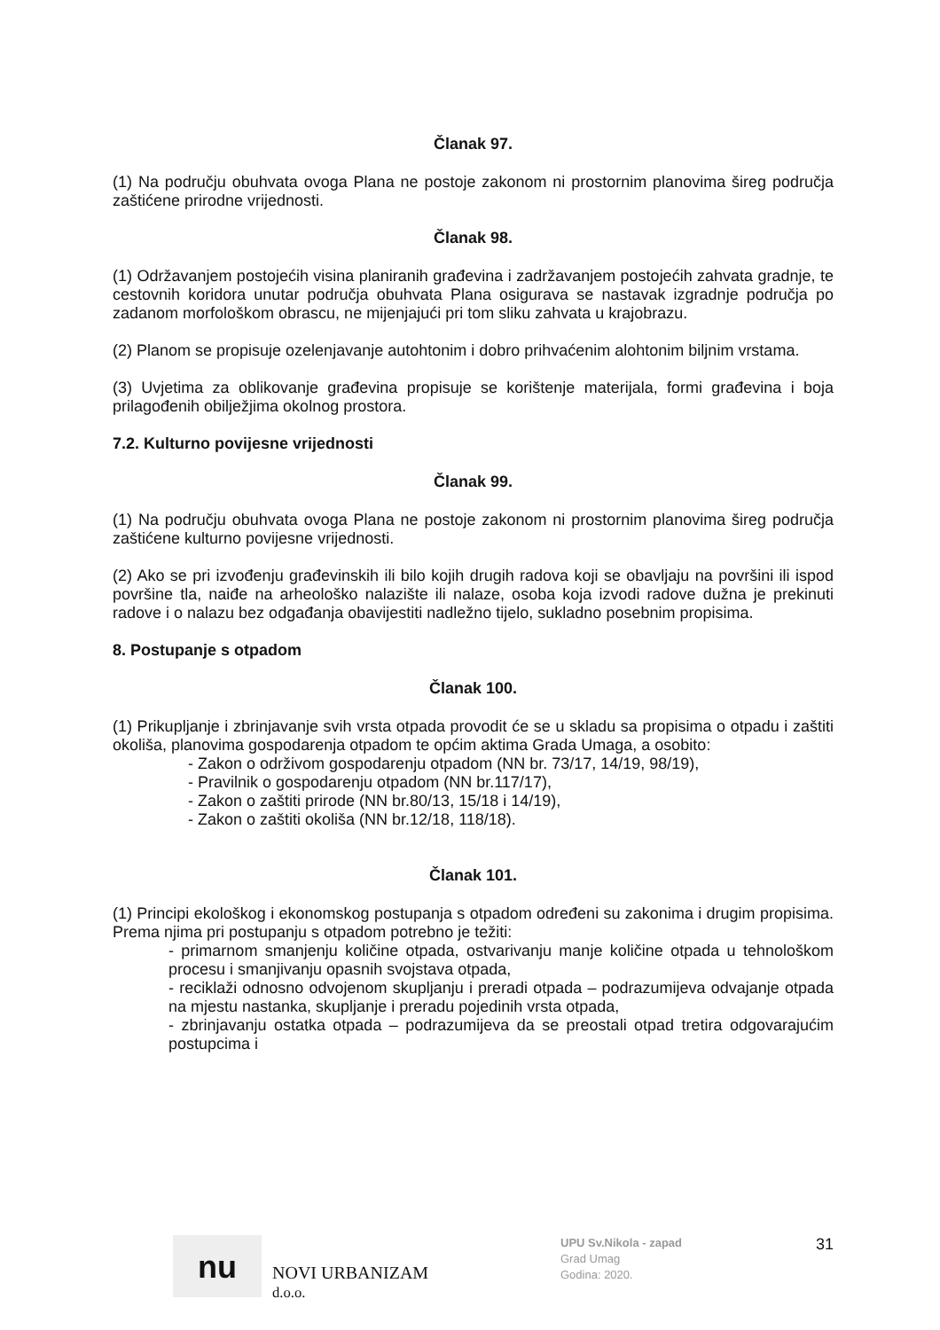Članak 97.
(1) Na području obuhvata ovoga Plana ne postoje zakonom ni prostornim planovima šireg područja zaštićene prirodne vrijednosti.
Članak 98.
(1) Održavanjem postojećih visina planiranih građevina i zadržavanjem postojećih zahvata gradnje, te cestovnih koridora unutar područja obuhvata Plana osigurava se nastavak izgradnje područja po zadanom morfološkom obrascu, ne mijenjajući pri tom sliku zahvata u krajobrazu.
(2) Planom se propisuje ozelenjavanje autohtonim i dobro prihvaćenim alohtonim biljnim vrstama.
(3) Uvjetima za oblikovanje građevina propisuje se korištenje materijala, formi građevina i boja prilagođenih obilježjima okolnog prostora.
7.2. Kulturno povijesne vrijednosti
Članak 99.
(1) Na području obuhvata ovoga Plana ne postoje zakonom ni prostornim planovima šireg područja zaštićene kulturno povijesne vrijednosti.
(2) Ako se pri izvođenju građevinskih ili bilo kojih drugih radova koji se obavljaju na površini ili ispod površine tla, naiđe na arheološko nalazište ili nalaze, osoba koja izvodi radove dužna je prekinuti radove i o nalazu bez odgađanja obavijestiti nadležno tijelo, sukladno posebnim propisima.
8. Postupanje s otpadom
Članak 100.
(1) Prikupljanje i zbrinjavanje svih vrsta otpada provodit će se u skladu sa propisima o otpadu i zaštiti okoliša, planovima gospodarenja otpadom te općim aktima Grada Umaga, a osobito:
- Zakon o održivom gospodarenju otpadom (NN br. 73/17, 14/19, 98/19),
- Pravilnik o gospodarenju otpadom (NN br.117/17),
- Zakon o zaštiti prirode (NN br.80/13, 15/18 i 14/19),
- Zakon o zaštiti okoliša (NN br.12/18, 118/18).
Članak 101.
(1) Principi ekološkog i ekonomskog postupanja s otpadom određeni su zakonima i drugim propisima. Prema njima pri postupanju s otpadom potrebno je težiti:
- primarnom smanjenju količine otpada, ostvarivanju manje količine otpada u tehnološkom procesu i smanjivanju opasnih svojstava otpada,
- reciklaži odnosno odvojenom skupljanju i preradi otpada – podrazumijeva odvajanje otpada na mjestu nastanka, skupljanje i preradu pojedinih vrsta otpada,
- zbrinjavanju ostatka otpada – podrazumijeva da se preostali otpad tretira odgovarajućim postupcima i
nu
NOVI URBANIZAM d.o.o.
UPU Sv.Nikola - zapad
Grad Umag
Godina: 2020.
31